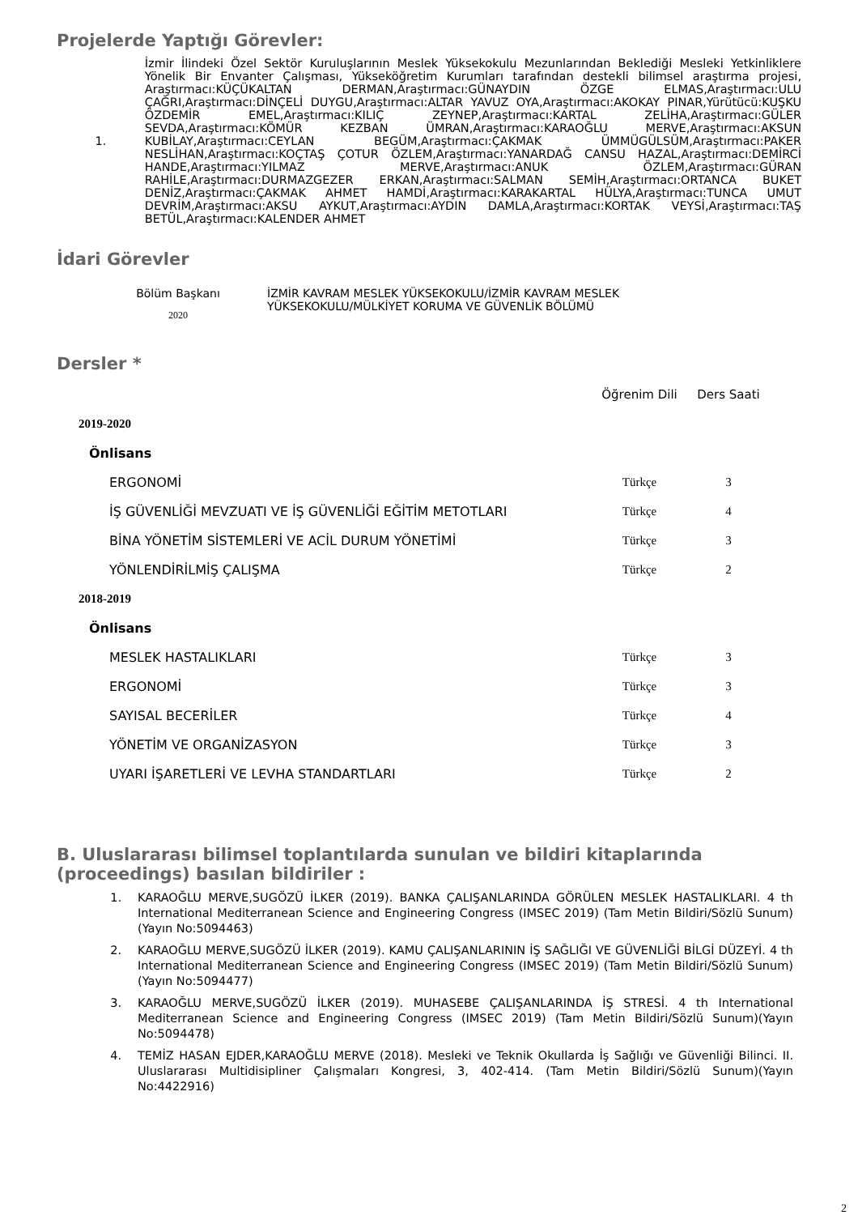Projelerde Yaptığı Görevler:
1. İzmir İlindeki Özel Sektör Kuruluşlarının Meslek Yüksekokulu Mezunlarından Beklediği Mesleki Yetkinliklere Yönelik Bir Envanter Çalışması, Yükseköğretim Kurumları tarafından destekli bilimsel araştırma projesi, Araştırmacı:KÜÇÜKALTAN DERMAN,Araştırmacı:GÜNAYDIN ÖZGE ELMAS,Araştırmacı:ULU ÇAĞRI,Araştırmacı:DİNÇELİ DUYGU,Araştırmacı:ALTAR YAVUZ OYA,Araştırmacı:AKOKAY PINAR,Yürütücü:KUŞKU ÖZDEMİR EMEL,Araştırmacı:KILIÇ ZEYNEP,Araştırmacı:KARTAL ZELİHA,Araştırmacı:GÜLER SEVDA,Araştırmacı:KÖMÜR KEZBAN ÜMRAN,Araştırmacı:KARAOĞLU MERVE,Araştırmacı:AKSUN KUBİLAY,Araştırmacı:CEYLAN BEGÜM,Araştırmacı:ÇAKMAK ÜMMÜGÜLSÜM,Araştırmacı:PAKER NESLİHAN,Araştırmacı:KOÇTAŞ ÇOTUR ÖZLEM,Araştırmacı:YANARDAĞ CANSU HAZAL,Araştırmacı:DEMİRCİ HANDE,Araştırmacı:YILMAZ MERVE,Araştırmacı:ANUK ÖZLEM,Araştırmacı:GÜRAN RAHİLE,Araştırmacı:DURMAZGEZER ERKAN,Araştırmacı:SALMAN SEMİH,Araştırmacı:ORTANCA BUKET DENİZ,Araştırmacı:ÇAKMAK AHMET HAMDİ,Araştırmacı:KARAKARTAL HÜLYA,Araştırmacı:TUNCA UMUT DEVRİM,Araştırmacı:AKSU AYKUT,Araştırmacı:AYDIN DAMLA,Araştırmacı:KORTAK VEYSİ,Araştırmacı:TAŞ BETÜL,Araştırmacı:KALENDER AHMET
İdari Görevler
Bölüm Başkanı
2020
İZMİR KAVRAM MESLEK YÜKSEKOKULU/İZMİR KAVRAM MESLEK
YÜKSEKOKULU/MÜLKİYET KORUMA VE GÜVENLİK BÖLÜMÜ
Dersler *
| | Öğrenim Dili | Ders Saati |
| 2019-2020 | | |
| Önlisans | | |
| ERGONOMİ | Türkçe | 3 |
| İŞ GÜVENLİĞİ MEVZUATI VE İŞ GÜVENLİĞİ EĞİTİM METOTLARI | Türkçe | 4 |
| BİNA YÖNETİM SİSTEMLERİ VE ACİL DURUM YÖNETİMİ | Türkçe | 3 |
| YÖNLENDİRİLMİŞ ÇALIŞMA | Türkçe | 2 |
| 2018-2019 | | |
| Önlisans | | |
| MESLEK HASTALIKLARI | Türkçe | 3 |
| ERGONOMİ | Türkçe | 3 |
| SAYISAL BECERİLER | Türkçe | 4 |
| YÖNETİM VE ORGANİZASYON | Türkçe | 3 |
| UYARI İŞARETLERİ VE LEVHA STANDARTLARI | Türkçe | 2 |
B. Uluslararası bilimsel toplantılarda sunulan ve bildiri kitaplarında (proceedings) basılan bildiriler :
1. KARAOĞLU MERVE,SUGÖZÜ İLKER (2019). BANKA ÇALIŞANLARINDA GÖRÜLEN MESLEK HASTALIKLARI. 4 th International Mediterranean Science and Engineering Congress (IMSEC 2019) (Tam Metin Bildiri/Sözlü Sunum)(Yayın No:5094463)
2. KARAOĞLU MERVE,SUGÖZÜ İLKER (2019). KAMU ÇALIŞANLARININ İŞ SAĞLIĞI VE GÜVENLİĞİ BİLGİ DÜZEYİ. 4 th International Mediterranean Science and Engineering Congress (IMSEC 2019) (Tam Metin Bildiri/Sözlü Sunum)(Yayın No:5094477)
3. KARAOĞLU MERVE,SUGÖZÜ İLKER (2019). MUHASEBE ÇALIŞANLARINDA İŞ STRESİ. 4 th International Mediterranean Science and Engineering Congress (IMSEC 2019) (Tam Metin Bildiri/Sözlü Sunum)(Yayın No:5094478)
4. TEMİZ HASAN EJDER,KARAOĞLU MERVE (2018). Mesleki ve Teknik Okullarda İş Sağlığı ve Güvenliği Bilinci. II. Uluslararası Multidisipliner Çalışmaları Kongresi, 3, 402-414. (Tam Metin Bildiri/Sözlü Sunum)(Yayın No:4422916)
2